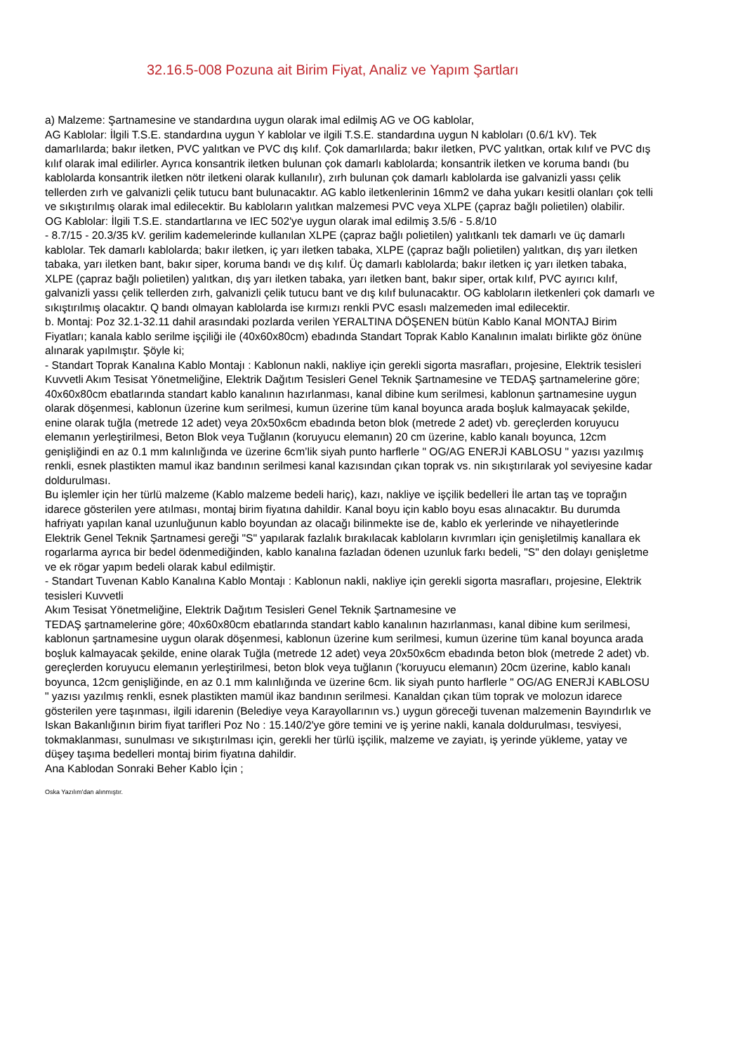32.16.5-008 Pozuna ait Birim Fiyat, Analiz ve Yapım Şartları
a) Malzeme: Şartnamesine ve standardına uygun olarak imal edilmiş AG ve OG kablolar,
AG Kablolar: İlgili T.S.E. standardına uygun Y kablolar ve ilgili T.S.E. standardına uygun N kabloları (0.6/1 kV). Tek damarlılarda; bakır iletken, PVC yalıtkan ve PVC dış kılıf. Çok damarlılarda; bakır iletken, PVC yalıtkan, ortak kılıf ve PVC dış kılıf olarak imal edilirler. Ayrıca konsantrik iletken bulunan çok damarlı kablolarda; konsantrik iletken ve koruma bandı (bu kablolarda konsantrik iletken nötr iletkeni olarak kullanılır), zırh bulunan çok damarlı kablolarda ise galvanizli yassı çelik tellerden zırh ve galvanizli çelik tutucu bant bulunacaktır. AG kablo iletkenlerinin 16mm2 ve daha yukarı kesitli olanları çok telli ve sıkıştırılmış olarak imal edilecektir. Bu kabloların yalıtkan malzemesi PVC veya XLPE (çapraz bağlı polietilen) olabilir.
OG Kablolar: İlgili T.S.E. standartlarına ve IEC 502'ye uygun olarak imal edilmiş 3.5/6 - 5.8/10
- 8.7/15 - 20.3/35 kV. gerilim kademelerinde kullanılan XLPE (çapraz bağlı polietilen) yalıtkanlı tek damarlı ve üç damarlı kablolar. Tek damarlı kablolarda; bakır iletken, iç yarı iletken tabaka, XLPE (çapraz bağlı polietilen) yalıtkan, dış yarı iletken tabaka, yarı iletken bant, bakır siper, koruma bandı ve dış kılıf. Üç damarlı kablolarda; bakır iletken iç yarı iletken tabaka, XLPE (çapraz bağlı polietilen) yalıtkan, dış yarı iletken tabaka, yarı iletken bant, bakır siper, ortak kılıf, PVC ayırıcı kılıf, galvanizli yassı çelik tellerden zırh, galvanizli çelik tutucu bant ve dış kılıf bulunacaktır. OG kabloların iletkenleri çok damarlı ve sıkıştırılmış olacaktır. Q bandı olmayan kablolarda ise kırmızı renkli PVC esaslı malzemeden imal edilecektir.
b. Montaj: Poz 32.1-32.11 dahil arasındaki pozlarda verilen YERALTINA DÖŞENEN bütün Kablo Kanal MONTAJ Birim Fiyatları; kanala kablo serilme işçiliği ile (40x60x80cm) ebadında Standart Toprak Kablo Kanalının imalatı birlikte göz önüne alınarak yapılmıştır. Şöyle ki;
- Standart Toprak Kanalına Kablo Montajı : Kablonun nakli, nakliye için gerekli sigorta masrafları, projesine, Elektrik tesisleri Kuvvetli Akım Tesisat Yönetmeliğine, Elektrik Dağıtım Tesisleri Genel Teknik Şartnamesine ve TEDAŞ şartnamelerine göre; 40x60x80cm ebatlarında standart kablo kanalının hazırlanması, kanal dibine kum serilmesi, kablonun şartnamesine uygun olarak döşenmesi, kablonun üzerine kum serilmesi, kumun üzerine tüm kanal boyunca arada boşluk kalmayacak şekilde, enine olarak tuğla (metrede 12 adet) veya 20x50x6cm ebadında beton blok (metrede 2 adet) vb. gereçlerden koruyucu elemanın yerleştirilmesi, Beton Blok veya Tuğlanın (koruyucu elemanın) 20 cm üzerine, kablo kanalı boyunca, 12cm genişliğindi en az 0.1 mm kalınlığında ve üzerine 6cm’lik siyah punto harflerle " OG/AG ENERJİ KABLOSU " yazısı yazılmış renkli, esnek plastikten mamul ikaz bandının serilmesi kanal kazısından çıkan toprak vs. nin sıkıştırılarak yol seviyesine kadar doldurulması.
Bu işlemler için her türlü malzeme (Kablo malzeme bedeli hariç), kazı, nakliye ve işçilik bedelleri İle artan taş ve toprağın idarece gösterilen yere atılması, montaj birim fiyatına dahildir. Kanal boyu için kablo boyu esas alınacaktır. Bu durumda hafriyatı yapılan kanal uzunluğunun kablo boyundan az olacağı bilinmekte ise de, kablo ek yerlerinde ve nihayetlerinde Elektrik Genel Teknik Şartnamesi gereği "S" yapılarak fazlalık bırakılacak kabloların kıvrımları için genişletilmiş kanallara ek rogarlarma ayrıca bir bedel ödenmediğinden, kablo kanalına fazladan ödenen uzunluk farkı bedeli, "S" den dolayı genişletme ve ek rögar yapım bedeli olarak kabul edilmiştir.
- Standart Tuvenan Kablo Kanalına Kablo Montajı : Kablonun nakli, nakliye için gerekli sigorta masrafları, projesine, Elektrik tesisleri Kuvvetli
Akım Tesisat Yönetmeliğine, Elektrik Dağıtım Tesisleri Genel Teknik Şartnamesine ve
TEDAŞ şartnamelerine göre; 40x60x80cm ebatlarında standart kablo kanalının hazırlanması, kanal dibine kum serilmesi, kablonun şartnamesine uygun olarak döşenmesi, kablonun üzerine kum serilmesi, kumun üzerine tüm kanal boyunca arada boşluk kalmayacak şekilde, enine olarak Tuğla (metrede 12 adet) veya 20x50x6cm ebadında beton blok (metrede 2 adet) vb. gereçlerden koruyucu elemanın yerleştirilmesi, beton blok veya tuğlanın ('koruyucu elemanın) 20cm üzerine, kablo kanalı boyunca, 12cm genişliğinde, en az 0.1 mm kalınlığında ve üzerine 6cm. lik siyah punto harflerle " OG/AG ENERJİ KABLOSU " yazısı yazılmış renkli, esnek plastikten mamül ikaz bandının serilmesi. Kanaldan çıkan tüm toprak ve molozun idarece gösterilen yere taşınması, ilgili idarenin (Belediye veya Karayollarının vs.) uygun göreceği tuvenan malzemenin Bayındırlık ve Iskan Bakanlığının birim fiyat tarifleri Poz No : 15.140/2'ye göre temini ve iş yerine nakli, kanala doldurulması, tesviyesi, tokmaklanması, sunulması ve sıkıştırılması için, gerekli her türlü işçilik, malzeme ve zayiatı, iş yerinde yükleme, yatay ve düşey taşıma bedelleri montaj birim fiyatına dahildir.
Ana Kablodan Sonraki Beher Kablo İçin ;
Oska Yazılım'dan alınmıştır.